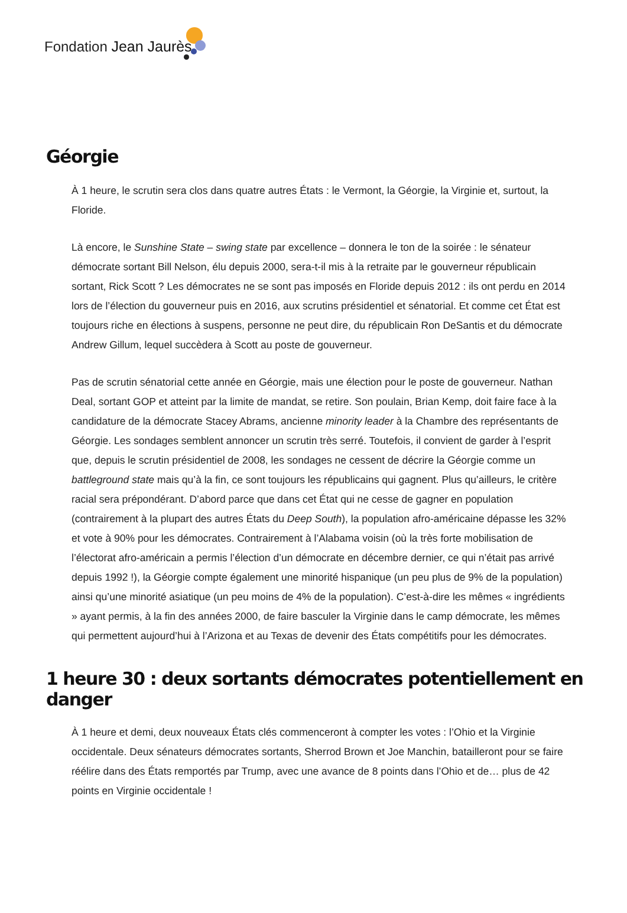Fondation Jean Jaurès
Géorgie
À 1 heure, le scrutin sera clos dans quatre autres États : le Vermont, la Géorgie, la Virginie et, surtout, la Floride.
Là encore, le Sunshine State – swing state par excellence – donnera le ton de la soirée : le sénateur démocrate sortant Bill Nelson, élu depuis 2000, sera-t-il mis à la retraite par le gouverneur républicain sortant, Rick Scott ? Les démocrates ne se sont pas imposés en Floride depuis 2012 : ils ont perdu en 2014 lors de l’élection du gouverneur puis en 2016, aux scrutins présidentiel et sénatorial. Et comme cet État est toujours riche en élections à suspens, personne ne peut dire, du républicain Ron DeSantis et du démocrate Andrew Gillum, lequel succèdera à Scott au poste de gouverneur.
Pas de scrutin sénatorial cette année en Géorgie, mais une élection pour le poste de gouverneur. Nathan Deal, sortant GOP et atteint par la limite de mandat, se retire. Son poulain, Brian Kemp, doit faire face à la candidature de la démocrate Stacey Abrams, ancienne minority leader à la Chambre des représentants de Géorgie. Les sondages semblent annoncer un scrutin très serré. Toutefois, il convient de garder à l’esprit que, depuis le scrutin présidentiel de 2008, les sondages ne cessent de décrire la Géorgie comme un battleground state mais qu’à la fin, ce sont toujours les républicains qui gagnent. Plus qu’ailleurs, le critère racial sera prépondérant. D’abord parce que dans cet État qui ne cesse de gagner en population (contrairement à la plupart des autres États du Deep South), la population afro-américaine dépasse les 32% et vote à 90% pour les démocrates. Contrairement à l’Alabama voisin (où la très forte mobilisation de l’électorat afro-américain a permis l’élection d’un démocrate en décembre dernier, ce qui n’était pas arrivé depuis 1992 !), la Géorgie compte également une minorité hispanique (un peu plus de 9% de la population) ainsi qu’une minorité asiatique (un peu moins de 4% de la population). C’est-à-dire les mêmes « ingrédients » ayant permis, à la fin des années 2000, de faire basculer la Virginie dans le camp démocrate, les mêmes qui permettent aujourd’hui à l’Arizona et au Texas de devenir des États compétitifs pour les démocrates.
1 heure 30 : deux sortants démocrates potentiellement en danger
À 1 heure et demi, deux nouveaux États clés commenceront à compter les votes : l’Ohio et la Virginie occidentale. Deux sénateurs démocrates sortants, Sherrod Brown et Joe Manchin, batailleront pour se faire réélire dans des États remportés par Trump, avec une avance de 8 points dans l’Ohio et de… plus de 42 points en Virginie occidentale !